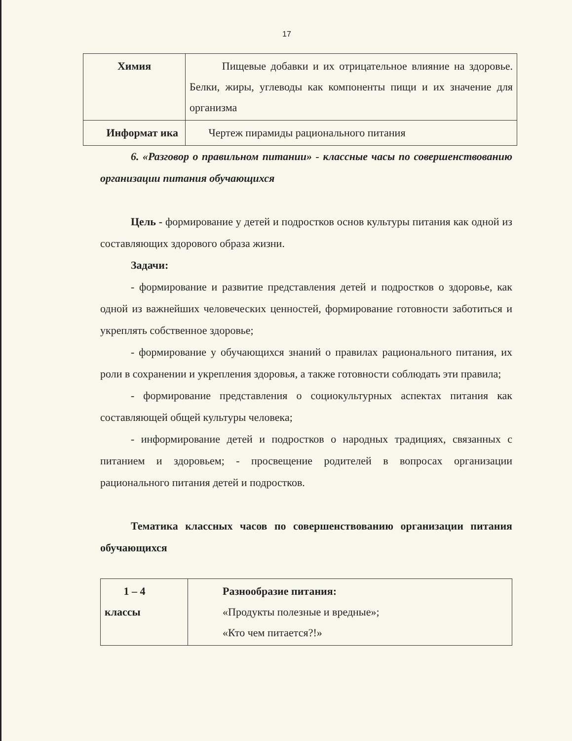17
| Химия | Пищевые добавки и их отрицательное влияние на здоровье. Белки, жиры, углеводы как компоненты пищи и их значение для организма |
| Информат ика | Чертеж пирамиды рационального питания |
6. «Разговор о правильном питании» - классные часы по совершенствованию организации питания обучающихся
Цель - формирование у детей и подростков основ культуры питания как одной из составляющих здорового образа жизни.
Задачи:
- формирование и развитие представления детей и подростков о здоровье, как одной из важнейших человеческих ценностей, формирование готовности заботиться и укреплять собственное здоровье;
- формирование у обучающихся знаний о правилах рационального питания, их роли в сохранении и укрепления здоровья, а также готовности соблюдать эти правила;
- формирование представления о социокультурных аспектах питания как составляющей общей культуры человека;
- информирование детей и подростков о народных традициях, связанных с питанием и здоровьем; - просвещение родителей в вопросах организации рационального питания детей и подростков.
Тематика классных часов по совершенствованию организации питания обучающихся
| 1 – 4 классы | Разнообразие питания: «Продукты полезные и вредные»; «Кто чем питается?!» |